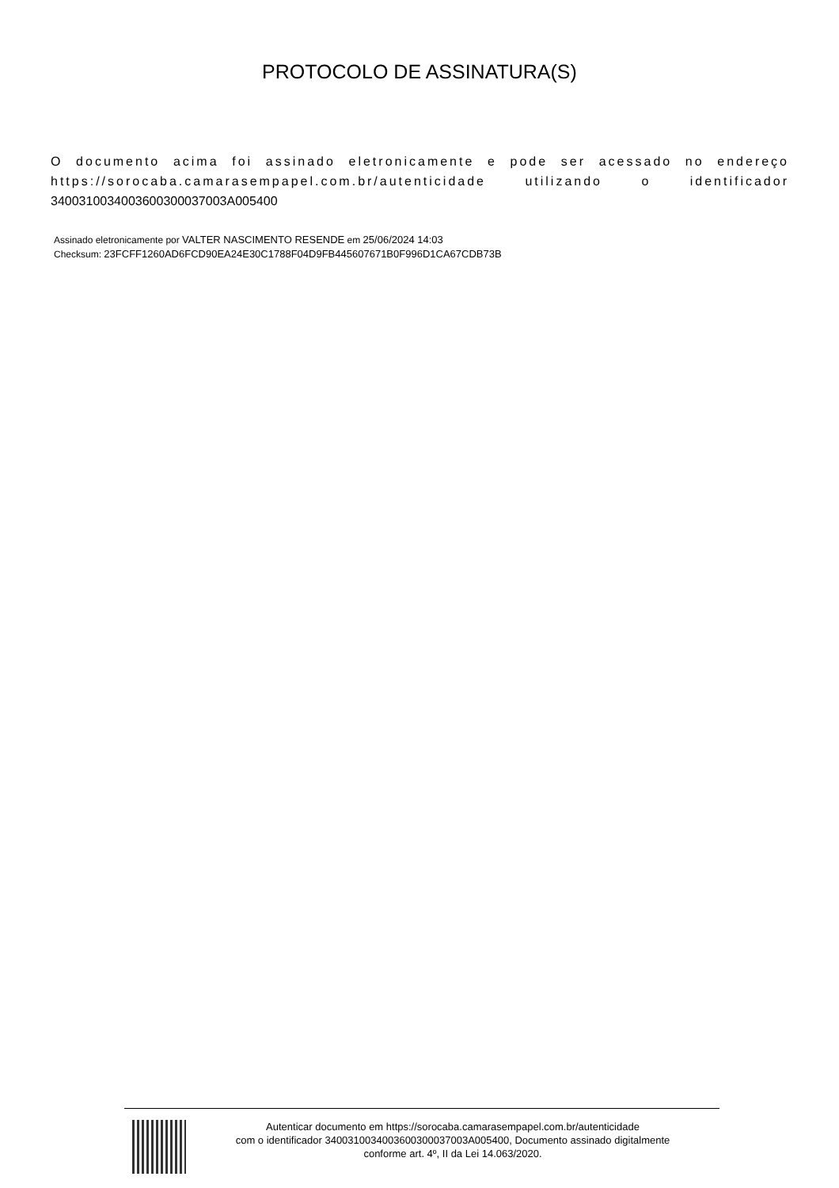PROTOCOLO DE ASSINATURA(S)
O documento acima foi assinado eletronicamente e pode ser acessado no endereço https://sorocaba.camarasempapel.com.br/autenticidade utilizando o identificador 340031003400360030003700​3A005400
Assinado eletronicamente por VALTER NASCIMENTO RESENDE em 25/06/2024 14:03
Checksum: 23FCFF1260AD6FCD90EA24E30C1788F04D9FB445607671B0F996D1CA67CDB73B
Autenticar documento em https://sorocaba.camarasempapel.com.br/autenticidade
com o identificador 340031003400360030003700​3A005400, Documento assinado digitalmente
conforme art. 4º, II da Lei 14.063/2020.